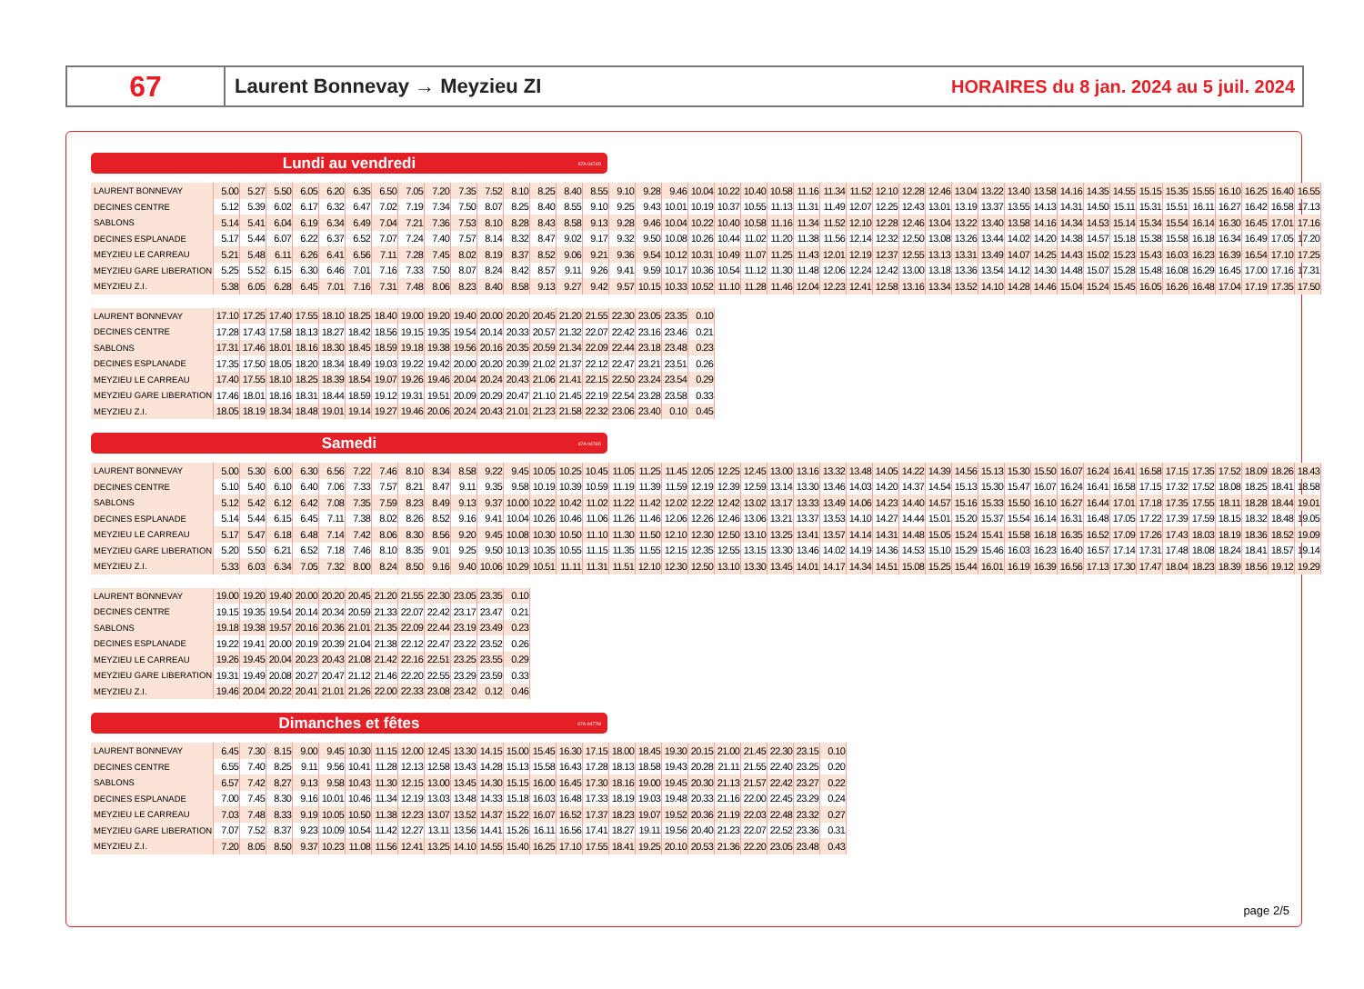67
Laurent Bonnevay → Meyzieu ZI
HORAIRES du 8 jan. 2024 au 5 juil. 2024
Lundi au vendredi 67A-0474D
| LAURENT BONNEVAY | 5.00 | 5.27 | 5.50 | 6.05 | 6.20 | 6.35 | 6.50 | 7.05 | 7.20 | 7.35 | 7.52 | 8.10 | 8.25 | 8.40 | 8.55 | 9.10 | 9.28 | 9.46 | 10.04 | 10.22 | 10.40 | 10.58 | 11.16 | 11.34 | 11.52 | 12.10 | 12.28 | 12.46 | 13.04 | 13.22 | 13.40 | 13.58 | 14.16 | 14.35 | 14.55 | 15.15 | 15.35 | 15.55 | 16.10 | 16.25 | 16.40 | 16.55 |
| DECINES CENTRE | 5.12 | 5.39 | 6.02 | 6.17 | 6.32 | 6.47 | 7.02 | 7.19 | 7.34 | 7.50 | 8.07 | 8.25 | 8.40 | 8.55 | 9.10 | 9.25 | 9.43 | 10.01 | 10.19 | 10.37 | 10.55 | 11.13 | 11.31 | 11.49 | 12.07 | 12.25 | 12.43 | 13.01 | 13.19 | 13.37 | 13.55 | 14.13 | 14.31 | 14.50 | 15.11 | 15.31 | 15.51 | 16.11 | 16.27 | 16.42 | 16.58 | 17.13 |
| SABLONS | 5.14 | 5.41 | 6.04 | 6.19 | 6.34 | 6.49 | 7.04 | 7.21 | 7.36 | 7.53 | 8.10 | 8.28 | 8.43 | 8.58 | 9.13 | 9.28 | 9.46 | 10.04 | 10.22 | 10.40 | 10.58 | 11.16 | 11.34 | 11.52 | 12.10 | 12.28 | 12.46 | 13.04 | 13.22 | 13.40 | 13.58 | 14.16 | 14.34 | 14.53 | 15.14 | 15.34 | 15.54 | 16.14 | 16.30 | 16.45 | 17.01 | 17.16 |
| DECINES ESPLANADE | 5.17 | 5.44 | 6.07 | 6.22 | 6.37 | 6.52 | 7.07 | 7.24 | 7.40 | 7.57 | 8.14 | 8.32 | 8.47 | 9.02 | 9.17 | 9.32 | 9.50 | 10.08 | 10.26 | 10.44 | 11.02 | 11.20 | 11.38 | 11.56 | 12.14 | 12.32 | 12.50 | 13.08 | 13.26 | 13.44 | 14.02 | 14.20 | 14.38 | 14.57 | 15.18 | 15.38 | 15.58 | 16.18 | 16.34 | 16.49 | 17.05 | 17.20 |
| MEYZIEU LE CARREAU | 5.21 | 5.48 | 6.11 | 6.26 | 6.41 | 6.56 | 7.11 | 7.28 | 7.45 | 8.02 | 8.19 | 8.37 | 8.52 | 9.06 | 9.21 | 9.36 | 9.54 | 10.12 | 10.31 | 10.49 | 11.07 | 11.25 | 11.43 | 12.01 | 12.19 | 12.37 | 12.55 | 13.13 | 13.31 | 13.49 | 14.07 | 14.25 | 14.43 | 15.02 | 15.23 | 15.43 | 16.03 | 16.23 | 16.39 | 16.54 | 17.10 | 17.25 |
| MEYZIEU GARE LIBERATION | 5.25 | 5.52 | 6.15 | 6.30 | 6.46 | 7.01 | 7.16 | 7.33 | 7.50 | 8.07 | 8.24 | 8.42 | 8.57 | 9.11 | 9.26 | 9.41 | 9.59 | 10.17 | 10.36 | 10.54 | 11.12 | 11.30 | 11.48 | 12.06 | 12.24 | 12.42 | 13.00 | 13.18 | 13.36 | 13.54 | 14.12 | 14.30 | 14.48 | 15.07 | 15.28 | 15.48 | 16.08 | 16.29 | 16.45 | 17.00 | 17.16 | 17.31 |
| MEYZIEU Z.I. | 5.38 | 6.05 | 6.28 | 6.45 | 7.01 | 7.16 | 7.31 | 7.48 | 8.06 | 8.23 | 8.40 | 8.58 | 9.13 | 9.27 | 9.42 | 9.57 | 10.15 | 10.33 | 10.52 | 11.10 | 11.28 | 11.46 | 12.04 | 12.23 | 12.41 | 12.58 | 13.16 | 13.34 | 13.52 | 14.10 | 14.28 | 14.46 | 15.04 | 15.24 | 15.45 | 16.05 | 16.26 | 16.48 | 17.04 | 17.19 | 17.35 | 17.50 |
| LAURENT BONNEVAY | 17.10 | 17.25 | 17.40 | 17.55 | 18.10 | 18.25 | 18.40 | 19.00 | 19.20 | 19.40 | 20.00 | 20.20 | 20.45 | 21.20 | 21.55 | 22.30 | 23.05 | 23.35 | 0.10 |
| DECINES CENTRE | 17.28 | 17.43 | 17.58 | 18.13 | 18.27 | 18.42 | 18.56 | 19.15 | 19.35 | 19.54 | 20.14 | 20.33 | 20.57 | 21.32 | 22.07 | 22.42 | 23.16 | 23.46 | 0.21 |
| SABLONS | 17.31 | 17.46 | 18.01 | 18.16 | 18.30 | 18.45 | 18.59 | 19.18 | 19.38 | 19.56 | 20.16 | 20.35 | 20.59 | 21.34 | 22.09 | 22.44 | 23.18 | 23.48 | 0.23 |
| DECINES ESPLANADE | 17.35 | 17.50 | 18.05 | 18.20 | 18.34 | 18.49 | 19.03 | 19.22 | 19.42 | 20.00 | 20.20 | 20.39 | 21.02 | 21.37 | 22.12 | 22.47 | 23.21 | 23.51 | 0.26 |
| MEYZIEU LE CARREAU | 17.40 | 17.55 | 18.10 | 18.25 | 18.39 | 18.54 | 19.07 | 19.26 | 19.46 | 20.04 | 20.24 | 20.43 | 21.06 | 21.41 | 22.15 | 22.50 | 23.24 | 23.54 | 0.29 |
| MEYZIEU GARE LIBERATION | 17.46 | 18.01 | 18.16 | 18.31 | 18.44 | 18.59 | 19.12 | 19.31 | 19.51 | 20.09 | 20.29 | 20.47 | 21.10 | 21.45 | 22.19 | 22.54 | 23.28 | 23.58 | 0.33 |
| MEYZIEU Z.I. | 18.05 | 18.19 | 18.34 | 18.48 | 19.01 | 19.14 | 19.27 | 19.46 | 20.06 | 20.24 | 20.43 | 21.01 | 21.23 | 21.58 | 22.32 | 23.06 | 23.40 | 0.10 | 0.45 |
Samedi 67A-0476D
| LAURENT BONNEVAY | 5.00 | 5.30 | 6.00 | 6.30 | 6.56 | 7.22 | 7.46 | 8.10 | 8.34 | 8.58 | 9.22 | 9.45 | 10.05 | 10.25 | 10.45 | 11.05 | 11.25 | 11.45 | 12.05 | 12.25 | 12.45 | 13.00 | 13.16 | 13.32 | 13.48 | 14.05 | 14.22 | 14.39 | 14.56 | 15.13 | 15.30 | 15.50 | 16.07 | 16.24 | 16.41 | 16.58 | 17.15 | 17.35 | 17.52 | 18.09 | 18.26 | 18.43 |
| DECINES CENTRE | 5.10 | 5.40 | 6.10 | 6.40 | 7.06 | 7.33 | 7.57 | 8.21 | 8.47 | 9.11 | 9.35 | 9.58 | 10.19 | 10.39 | 10.59 | 11.19 | 11.39 | 11.59 | 12.19 | 12.39 | 12.59 | 13.14 | 13.30 | 13.46 | 14.03 | 14.20 | 14.37 | 14.54 | 15.13 | 15.30 | 15.47 | 16.07 | 16.24 | 16.41 | 16.58 | 17.15 | 17.32 | 17.52 | 18.08 | 18.25 | 18.41 | 18.58 |
| SABLONS | 5.12 | 5.42 | 6.12 | 6.42 | 7.08 | 7.35 | 7.59 | 8.23 | 8.49 | 9.13 | 9.37 | 10.00 | 10.22 | 10.42 | 11.02 | 11.22 | 11.42 | 12.02 | 12.22 | 12.42 | 13.02 | 13.17 | 13.33 | 13.49 | 14.06 | 14.23 | 14.40 | 14.57 | 15.16 | 15.33 | 15.50 | 16.10 | 16.27 | 16.44 | 17.01 | 17.18 | 17.35 | 17.55 | 18.11 | 18.28 | 18.44 | 19.01 |
| DECINES ESPLANADE | 5.14 | 5.44 | 6.15 | 6.45 | 7.11 | 7.38 | 8.02 | 8.26 | 8.52 | 9.16 | 9.41 | 10.04 | 10.26 | 10.46 | 11.06 | 11.26 | 11.46 | 12.06 | 12.26 | 12.46 | 13.06 | 13.21 | 13.37 | 13.53 | 14.10 | 14.27 | 14.44 | 15.01 | 15.20 | 15.37 | 15.54 | 16.14 | 16.31 | 16.48 | 17.05 | 17.22 | 17.39 | 17.59 | 18.15 | 18.32 | 18.48 | 19.05 |
| MEYZIEU LE CARREAU | 5.17 | 5.47 | 6.18 | 6.48 | 7.14 | 7.42 | 8.06 | 8.30 | 8.56 | 9.20 | 9.45 | 10.08 | 10.30 | 10.50 | 11.10 | 11.30 | 11.50 | 12.10 | 12.30 | 12.50 | 13.10 | 13.25 | 13.41 | 13.57 | 14.14 | 14.31 | 14.48 | 15.05 | 15.24 | 15.41 | 15.58 | 16.18 | 16.35 | 16.52 | 17.09 | 17.26 | 17.43 | 18.03 | 18.19 | 18.36 | 18.52 | 19.09 |
| MEYZIEU GARE LIBERATION | 5.20 | 5.50 | 6.21 | 6.52 | 7.18 | 7.46 | 8.10 | 8.35 | 9.01 | 9.25 | 9.50 | 10.13 | 10.35 | 10.55 | 11.15 | 11.35 | 11.55 | 12.15 | 12.35 | 12.55 | 13.15 | 13.30 | 13.46 | 14.02 | 14.19 | 14.36 | 14.53 | 15.10 | 15.29 | 15.46 | 16.03 | 16.23 | 16.40 | 16.57 | 17.14 | 17.31 | 17.48 | 18.08 | 18.24 | 18.41 | 18.57 | 19.14 |
| MEYZIEU Z.I. | 5.33 | 6.03 | 6.34 | 7.05 | 7.32 | 8.00 | 8.24 | 8.50 | 9.16 | 9.40 | 10.06 | 10.29 | 10.51 | 11.11 | 11.31 | 11.51 | 12.10 | 12.30 | 12.50 | 13.10 | 13.30 | 13.45 | 14.01 | 14.17 | 14.34 | 14.51 | 15.08 | 15.25 | 15.44 | 16.01 | 16.19 | 16.39 | 16.56 | 17.13 | 17.30 | 17.47 | 18.04 | 18.23 | 18.39 | 18.56 | 19.12 | 19.29 |
| LAURENT BONNEVAY | 19.00 | 19.20 | 19.40 | 20.00 | 20.20 | 20.45 | 21.20 | 21.55 | 22.30 | 23.05 | 23.35 | 0.10 |
| DECINES CENTRE | 19.15 | 19.35 | 19.54 | 20.14 | 20.34 | 20.59 | 21.33 | 22.07 | 22.42 | 23.17 | 23.47 | 0.21 |
| SABLONS | 19.18 | 19.38 | 19.57 | 20.16 | 20.36 | 21.01 | 21.35 | 22.09 | 22.44 | 23.19 | 23.49 | 0.23 |
| DECINES ESPLANADE | 19.22 | 19.41 | 20.00 | 20.19 | 20.39 | 21.04 | 21.38 | 22.12 | 22.47 | 23.22 | 23.52 | 0.26 |
| MEYZIEU LE CARREAU | 19.26 | 19.45 | 20.04 | 20.23 | 20.43 | 21.08 | 21.42 | 22.16 | 22.51 | 23.25 | 23.55 | 0.29 |
| MEYZIEU GARE LIBERATION | 19.31 | 19.49 | 20.08 | 20.27 | 20.47 | 21.12 | 21.46 | 22.20 | 22.55 | 23.29 | 23.59 | 0.33 |
| MEYZIEU Z.I. | 19.46 | 20.04 | 20.22 | 20.41 | 21.01 | 21.26 | 22.00 | 22.33 | 23.08 | 23.42 | 0.12 | 0.46 |
Dimanches et fêtes 67A-0477M
| LAURENT BONNEVAY | 6.45 | 7.30 | 8.15 | 9.00 | 9.45 | 10.30 | 11.15 | 12.00 | 12.45 | 13.30 | 14.15 | 15.00 | 15.45 | 16.30 | 17.15 | 18.00 | 18.45 | 19.30 | 20.15 | 21.00 | 21.45 | 22.30 | 23.15 | 0.10 |
| DECINES CENTRE | 6.55 | 7.40 | 8.25 | 9.11 | 9.56 | 10.41 | 11.28 | 12.13 | 12.58 | 13.43 | 14.28 | 15.13 | 15.58 | 16.43 | 17.28 | 18.13 | 18.58 | 19.43 | 20.28 | 21.11 | 21.55 | 22.40 | 23.25 | 0.20 |
| SABLONS | 6.57 | 7.42 | 8.27 | 9.13 | 9.58 | 10.43 | 11.30 | 12.15 | 13.00 | 13.45 | 14.30 | 15.15 | 16.00 | 16.45 | 17.30 | 18.16 | 19.00 | 19.45 | 20.30 | 21.13 | 21.57 | 22.42 | 23.27 | 0.22 |
| DECINES ESPLANADE | 7.00 | 7.45 | 8.30 | 9.16 | 10.01 | 10.46 | 11.34 | 12.19 | 13.03 | 13.48 | 14.33 | 15.18 | 16.03 | 16.48 | 17.33 | 18.19 | 19.03 | 19.48 | 20.33 | 21.16 | 22.00 | 22.45 | 23.29 | 0.24 |
| MEYZIEU LE CARREAU | 7.03 | 7.48 | 8.33 | 9.19 | 10.05 | 10.50 | 11.38 | 12.23 | 13.07 | 13.52 | 14.37 | 15.22 | 16.07 | 16.52 | 17.37 | 18.23 | 19.07 | 19.52 | 20.36 | 21.19 | 22.03 | 22.48 | 23.32 | 0.27 |
| MEYZIEU GARE LIBERATION | 7.07 | 7.52 | 8.37 | 9.23 | 10.09 | 10.54 | 11.42 | 12.27 | 13.11 | 13.56 | 14.41 | 15.26 | 16.11 | 16.56 | 17.41 | 18.27 | 19.11 | 19.56 | 20.40 | 21.23 | 22.07 | 22.52 | 23.36 | 0.31 |
| MEYZIEU Z.I. | 7.20 | 8.05 | 8.50 | 9.37 | 10.23 | 11.08 | 11.56 | 12.41 | 13.25 | 14.10 | 14.55 | 15.40 | 16.25 | 17.10 | 17.55 | 18.41 | 19.25 | 20.10 | 20.53 | 21.36 | 22.20 | 23.05 | 23.48 | 0.43 |
page 2/5